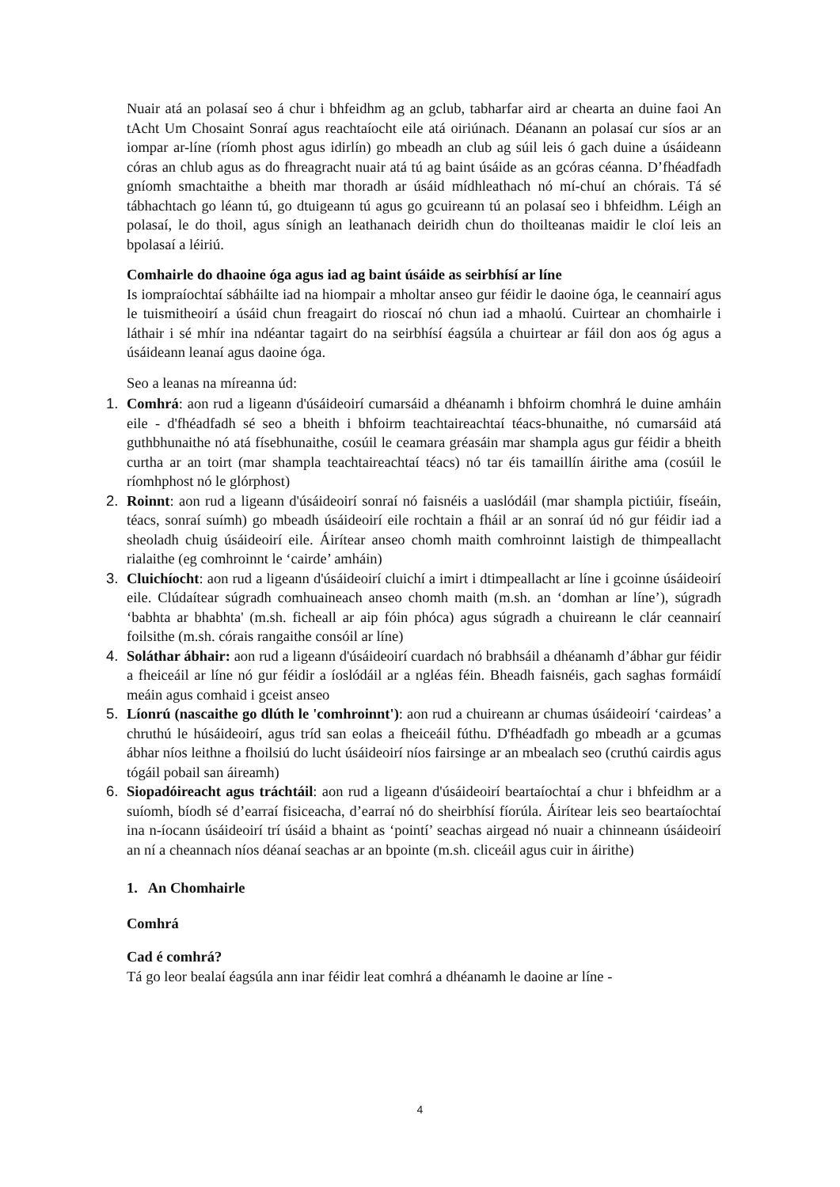Nuair atá an polasaí seo á chur i bhfeidhm ag an gclub, tabharfar aird ar chearta an duine faoi An tAcht Um Chosaint Sonraí agus reachtaíocht eile atá oiriúnach. Déanann an polasaí cur síos ar an iompar ar-líne (ríomh phost agus idirlín) go mbeadh an club ag súil leis ó gach duine a úsáideann córas an chlub agus as do fhreagracht nuair atá tú ag baint úsáide as an gcóras céanna. D’fhéadfadh gníomh smachtaithe a bheith mar thoradh ar úsáid mídhleathach nó mí-chuí an chórais. Tá sé tábhachtach go léann tú, go dtuigeann tú agus go gcuireann tú an polasaí seo i bhfeidhm. Léigh an polasaí, le do thoil, agus sínigh an leathanach deiridh chun do thoilteanas maidir le cloí leis an bpolasaí a léiriú.
Comhairle do dhaoine óga agus iad ag baint úsáide as seirbhísí ar líne
Is iompraíochtaí sábháilte iad na hiompair a mholtar anseo gur féidir le daoine óga, le ceannairí agus le tuismitheoirí a úsáid chun freagairt do rioscaí nó chun iad a mhaolú. Cuirtear an chomhairle i láthair i sé mhír ina ndéantar tagairt do na seirbhísí éagsúla a chuirtear ar fáil don aos óg agus a úsáideann leanaí agus daoine óga.
Seo a leanas na míreanna úd:
1. Comhrá: aon rud a ligeann d'úsáideoirí cumarsáid a dhéanamh i bhfoirm chomhrá le duine amháin eile - d'fhéadfadh sé seo a bheith i bhfoirm teachtaireachtaí téacs-bhunaithe, nó cumarsáid atá guthbhunaithe nó atá físebhunaithe, cosúil le ceamara gréasáin mar shampla agus gur féidir a bheith curtha ar an toirt (mar shampla teachtaireachtaí téacs) nó tar éis tamaillín áirithe ama (cosúil le ríomhphost nó le glórphost)
2. Roinnt: aon rud a ligeann d'úsáideoirí sonraí nó faisnéis a uaslódáil (mar shampla pictiúir, físeáin, téacs, sonraí suímh) go mbeadh úsáideoirí eile rochtain a fháil ar an sonraí úd nó gur féidir iad a sheoladh chuig úsáideoirí eile. Áirítear anseo chomh maith comhroinnt laistigh de thimpeallacht rialaithe (eg comhroinnt le ‘cairde’ amháin)
3. Cluichíocht: aon rud a ligeann d'úsáideoirí cluichí a imirt i dtimpeallacht ar líne i gcoinne úsáideoirí eile. Clúdaítear súgradh comhuaineach anseo chomh maith (m.sh. an ‘domhan ar líne’), súgradh ‘babhta ar bhabhta' (m.sh. ficheall ar aip fóin phóca) agus súgradh a chuireann le clár ceannairí foilsithe (m.sh. córais rangaithe consóil ar líne)
4. Soláthar ábhair: aon rud a ligeann d'úsáideoirí cuardach nó brabhsáil a dhéanamh d’ábhar gur féidir a fheiceáil ar líne nó gur féidir a íoslódáil ar a ngléas féin. Bheadh faisnéis, gach saghas formáidí meáin agus comhaid i gceist anseo
5. Líonrú (nascaithe go dlúth le 'comhroinnt'): aon rud a chuireann ar chumas úsáideoirí ‘cairdeas’ a chruthú le húsáideoirí, agus tríd san eolas a fheiceáil fúthu. D'fhéadfadh go mbeadh ar a gcumas ábhar níos leithne a fhoilsiú do lucht úsáideoirí níos fairsinge ar an mbealach seo (cruthú cairdis agus tógáil pobail san áireamh)
6. Siopadóireacht agus tráchtáil: aon rud a ligeann d'úsáideoirí beartaíochtaí a chur i bhfeidhm ar a suíomh, bíodh sé d’earraí fisiceacha, d’earraí nó do sheirbhísí fíorúla. Áirítear leis seo beartaíochtaí ina n-íocann úsáideoirí trí úsáid a bhaint as ‘pointí’ seachas airgead nó nuair a chinneann úsáideoirí an ní a cheannach níos déanaí seachas ar an bpointe (m.sh. cliceáil agus cuir in áirithe)
1. An Chomhairle
Comhrá
Cad é comhrá?
Tá go leor bealaí éagsúla ann inar féidir leat comhrá a dhéanamh le daoine ar líne -
4